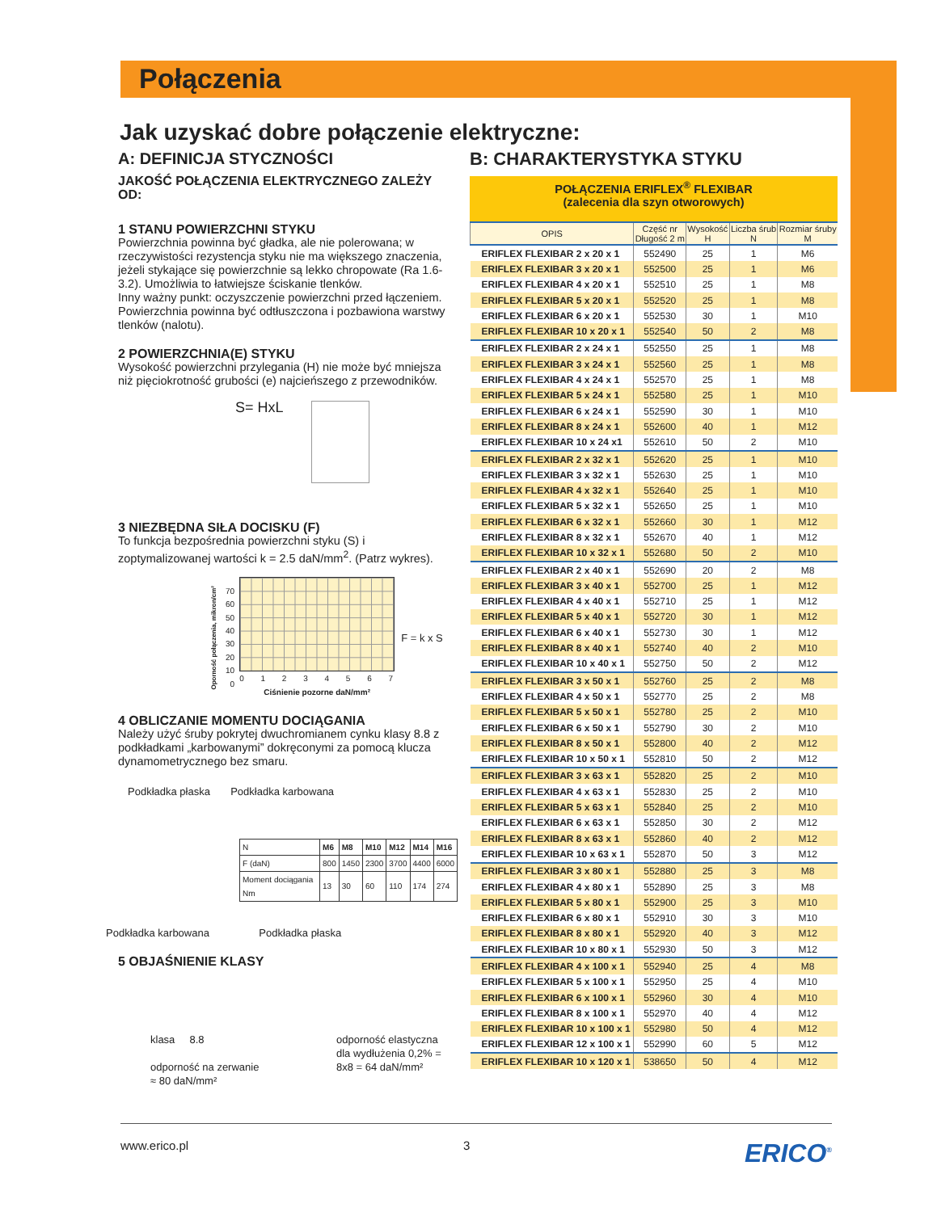Połączenia
Jak uzyskać dobre połączenie elektryczne:
A: DEFINICJA STYCZNOŚCI
JAKOŚĆ POŁĄCZENIA ELEKTRYCZNEGO ZALEŻY OD:
1 STANU POWIERZCHNI STYKU
Powierzchnia powinna być gładka, ale nie polerowana; w rzeczywistości rezystencja styku nie ma większego znaczenia, jeżeli stykające się powierzchnie są lekko chropowate (Ra 1.6-3.2). Umożliwia to łatwiejsze ściskanie tlenków.
Inny ważny punkt: oczyszczenie powierzchni przed łączeniem. Powierzchnia powinna być odtłuszczona i pozbawiona warstwy tlenków (nalotu).
2 POWIERZCHNIA(E) STYKU
Wysokość powierzchni przylegania (H) nie może być mniejsza niż pięciokrotność grubości (e) najcieńszego z przewodników.
S= HxL
3 NIEZBĘDNA SIŁA DOCISKU (F)
To funkcja bezpośrednia powierzchni styku (S) i zoptymalizowanej wartości k = 2.5 daN/mm<sup>2</sup>. (Patrz wykres).
Oporność połączenia, mikron/cm²
70
60
50
40
30
20
10
0
0 1 2 3 4 5 6 7
Ciśnienie pozorne daN/mm²
F = k x S
4 OBLICZANIE MOMENTU DOCIĄGANIA
Należy użyć śruby pokrytej dwuchromianem cynku klasy 8.8 z podkładkami „karbowanymi” dokręconymi za pomocą klucza dynamometrycznego bez smaru.
Podkładka płaska Podkładka karbowana
| N | M6 | M8 | M10 | M12 | M14 | M16 |
| F (daN) | 800 | 1450 | 2300 | 3700 | 4400 | 6000 |
| Moment dociągania Nm | 13 | 30 | 60 | 110 | 174 | 274 |
Podkładka karbowana Podkładka płaska
5 OBJAŚNIENIE KLASY
klasa 8.8
odporność na zerwanie
≈ 80 daN/mm²
odporność elastyczna
dla wydłużenia 0,2% =
8x8 = 64 daN/mm²
B: CHARAKTERYSTYKA STYKU
POŁĄCZENIA ERIFLEX<sup>®</sup> FLEXIBAR
(zalecenia dla szyn otworowych)
| OPIS | Część nr Długość 2 m | Wysokość H | Liczba śrub N | Rozmiar śruby M |
| --- | --- | --- | --- | --- |
| ERIFLEX FLEXIBAR 2 x 20 x 1 | 552490 | 25 | 1 | M6 |
| ERIFLEX FLEXIBAR 3 x 20 x 1 | 552500 | 25 | 1 | M6 |
| ERIFLEX FLEXIBAR 4 x 20 x 1 | 552510 | 25 | 1 | M8 |
| ERIFLEX FLEXIBAR 5 x 20 x 1 | 552520 | 25 | 1 | M8 |
| ERIFLEX FLEXIBAR 6 x 20 x 1 | 552530 | 30 | 1 | M10 |
| ERIFLEX FLEXIBAR 10 x 20 x 1 | 552540 | 50 | 2 | M8 |
| ERIFLEX FLEXIBAR 2 x 24 x 1 | 552550 | 25 | 1 | M8 |
| ERIFLEX FLEXIBAR 3 x 24 x 1 | 552560 | 25 | 1 | M8 |
| ERIFLEX FLEXIBAR 4 x 24 x 1 | 552570 | 25 | 1 | M8 |
| ERIFLEX FLEXIBAR 5 x 24 x 1 | 552580 | 25 | 1 | M10 |
| ERIFLEX FLEXIBAR 6 x 24 x 1 | 552590 | 30 | 1 | M10 |
| ERIFLEX FLEXIBAR 8 x 24 x 1 | 552600 | 40 | 1 | M12 |
| ERIFLEX FLEXIBAR 10 x 24 x1 | 552610 | 50 | 2 | M10 |
| ERIFLEX FLEXIBAR 2 x 32 x 1 | 552620 | 25 | 1 | M10 |
| ERIFLEX FLEXIBAR 3 x 32 x 1 | 552630 | 25 | 1 | M10 |
| ERIFLEX FLEXIBAR 4 x 32 x 1 | 552640 | 25 | 1 | M10 |
| ERIFLEX FLEXIBAR 5 x 32 x 1 | 552650 | 25 | 1 | M10 |
| ERIFLEX FLEXIBAR 6 x 32 x 1 | 552660 | 30 | 1 | M12 |
| ERIFLEX FLEXIBAR 8 x 32 x 1 | 552670 | 40 | 1 | M12 |
| ERIFLEX FLEXIBAR 10 x 32 x 1 | 552680 | 50 | 2 | M10 |
| ERIFLEX FLEXIBAR 2 x 40 x 1 | 552690 | 20 | 2 | M8 |
| ERIFLEX FLEXIBAR 3 x 40 x 1 | 552700 | 25 | 1 | M12 |
| ERIFLEX FLEXIBAR 4 x 40 x 1 | 552710 | 25 | 1 | M12 |
| ERIFLEX FLEXIBAR 5 x 40 x 1 | 552720 | 30 | 1 | M12 |
| ERIFLEX FLEXIBAR 6 x 40 x 1 | 552730 | 30 | 1 | M12 |
| ERIFLEX FLEXIBAR 8 x 40 x 1 | 552740 | 40 | 2 | M10 |
| ERIFLEX FLEXIBAR 10 x 40 x 1 | 552750 | 50 | 2 | M12 |
| ERIFLEX FLEXIBAR 3 x 50 x 1 | 552760 | 25 | 2 | M8 |
| ERIFLEX FLEXIBAR 4 x 50 x 1 | 552770 | 25 | 2 | M8 |
| ERIFLEX FLEXIBAR 5 x 50 x 1 | 552780 | 25 | 2 | M10 |
| ERIFLEX FLEXIBAR 6 x 50 x 1 | 552790 | 30 | 2 | M10 |
| ERIFLEX FLEXIBAR 8 x 50 x 1 | 552800 | 40 | 2 | M12 |
| ERIFLEX FLEXIBAR 10 x 50 x 1 | 552810 | 50 | 2 | M12 |
| ERIFLEX FLEXIBAR 3 x 63 x 1 | 552820 | 25 | 2 | M10 |
| ERIFLEX FLEXIBAR 4 x 63 x 1 | 552830 | 25 | 2 | M10 |
| ERIFLEX FLEXIBAR 5 x 63 x 1 | 552840 | 25 | 2 | M10 |
| ERIFLEX FLEXIBAR 6 x 63 x 1 | 552850 | 30 | 2 | M12 |
| ERIFLEX FLEXIBAR 8 x 63 x 1 | 552860 | 40 | 2 | M12 |
| ERIFLEX FLEXIBAR 10 x 63 x 1 | 552870 | 50 | 3 | M12 |
| ERIFLEX FLEXIBAR 3 x 80 x 1 | 552880 | 25 | 3 | M8 |
| ERIFLEX FLEXIBAR 4 x 80 x 1 | 552890 | 25 | 3 | M8 |
| ERIFLEX FLEXIBAR 5 x 80 x 1 | 552900 | 25 | 3 | M10 |
| ERIFLEX FLEXIBAR 6 x 80 x 1 | 552910 | 30 | 3 | M10 |
| ERIFLEX FLEXIBAR 8 x 80 x 1 | 552920 | 40 | 3 | M12 |
| ERIFLEX FLEXIBAR 10 x 80 x 1 | 552930 | 50 | 3 | M12 |
| ERIFLEX FLEXIBAR 4 x 100 x 1 | 552940 | 25 | 4 | M8 |
| ERIFLEX FLEXIBAR 5 x 100 x 1 | 552950 | 25 | 4 | M10 |
| ERIFLEX FLEXIBAR 6 x 100 x 1 | 552960 | 30 | 4 | M10 |
| ERIFLEX FLEXIBAR 8 x 100 x 1 | 552970 | 40 | 4 | M12 |
| ERIFLEX FLEXIBAR 10 x 100 x 1 | 552980 | 50 | 4 | M12 |
| ERIFLEX FLEXIBAR 12 x 100 x 1 | 552990 | 60 | 5 | M12 |
| ERIFLEX FLEXIBAR 10 x 120 x 1 | 538650 | 50 | 4 | M12 |
www.erico.pl 3 ERICO<sup>®</sup>